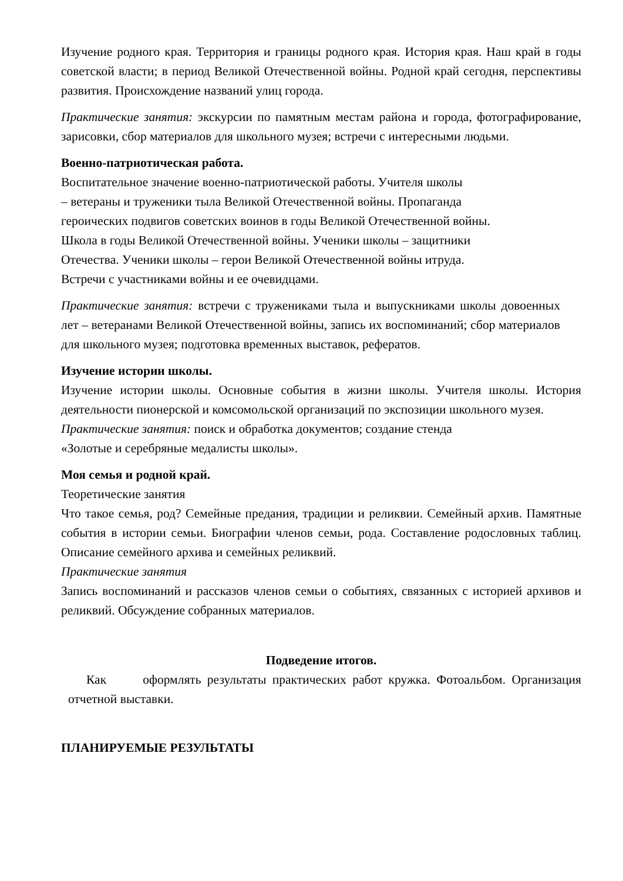Изучение родного края. Территория и границы родного края. История края. Наш край в годы советской власти; в период Великой Отечественной войны. Родной край сегодня, перспективы развития. Происхождение названий улиц города.
Практические занятия: экскурсии по памятным местам района и города, фотографирование, зарисовки, сбор материалов для школьного музея; встречи с интересными людьми.
Военно-патриотическая работа.
Воспитательное значение военно-патриотической работы. Учителя школы
– ветераны и труженики тыла Великой Отечественной войны. Пропаганда
героических подвигов советских воинов в годы Великой Отечественной войны.
Школа в годы Великой Отечественной войны. Ученики школы – защитники
Отечества. Ученики школы – герои Великой Отечественной войны итруда.
Встречи с участниками войны и ее очевидцами.
Практические занятия: встречи с тружениками тыла и выпускниками школы довоенных лет – ветеранами Великой Отечественной войны, запись их воспоминаний; сбор материалов для школьного музея; подготовка временных выставок, рефератов.
Изучение истории школы.
Изучение истории школы. Основные события в жизни школы. Учителя школы. История деятельности пионерской и комсомольской организаций по экспозиции школьного музея.
Практические занятия: поиск и обработка документов; создание стенда
«Золотые и серебряные медалисты школы».
Моя семья и родной край.
Теоретические занятия
Что такое семья, род? Семейные предания, традиции и реликвии. Семейный архив. Памятные события в истории семьи. Биографии членов семьи, рода. Составление родословных таблиц. Описание семейного архива и семейных реликвий.
Практические занятия
Запись воспоминаний и рассказов членов семьи о событиях, связанных с историей архивов и реликвий. Обсуждение собранных материалов.
Подведение итогов.
Как оформлять результаты практических работ кружка. Фотоальбом. Организация отчетной выставки.
ПЛАНИРУЕМЫЕ РЕЗУЛЬТАТЫ